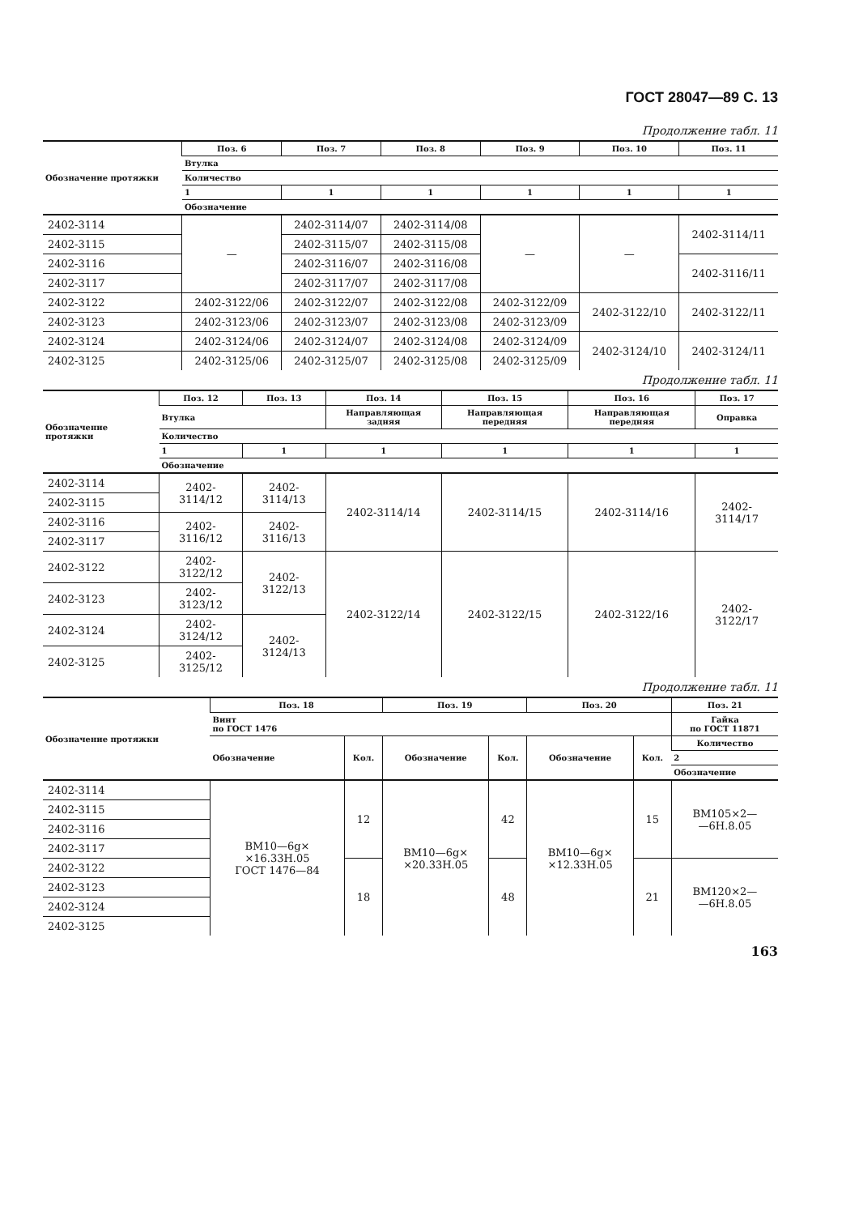ГОСТ 28047—89 С. 13
Продолжение табл. 11
| Обозначение протяжки | Поз. 6 | Поз. 7 | Поз. 8 | Поз. 9 | Поз. 10 | Поз. 11 |
| --- | --- | --- | --- | --- | --- | --- |
| | Втулка | | | | | |
| | Количество | | | | | |
| | 1 | 1 | 1 | 1 | 1 | 1 |
| | Обозначение | | | | | |
| 2402-3114 | — | 2402-3114/07 | 2402-3114/08 | — | — | 2402-3114/11 |
| 2402-3115 | | 2402-3115/07 | 2402-3115/08 | | | |
| 2402-3116 | | 2402-3116/07 | 2402-3116/08 | | | 2402-3116/11 |
| 2402-3117 | | 2402-3117/07 | 2402-3117/08 | | | |
| 2402-3122 | 2402-3122/06 | 2402-3122/07 | 2402-3122/08 | 2402-3122/09 | 2402-3122/10 | 2402-3122/11 |
| 2402-3123 | 2402-3123/06 | 2402-3123/07 | 2402-3123/08 | 2402-3123/09 | | |
| 2402-3124 | 2402-3124/06 | 2402-3124/07 | 2402-3124/08 | 2402-3124/09 | 2402-3124/10 | 2402-3124/11 |
| 2402-3125 | 2402-3125/06 | 2402-3125/07 | 2402-3125/08 | 2402-3125/09 | | |
Продолжение табл. 11
| Обозначение протяжки | Поз. 12 | Поз. 13 | Поз. 14 | Поз. 15 | Поз. 16 | Поз. 17 |
| --- | --- | --- | --- | --- | --- | --- |
| | Втулка | | Направляющая задняя | Направляющая передняя | Направляющая передняя | Оправка |
| | Количество | | | | | |
| | 1 | 1 | 1 | 1 | 1 | 1 |
| | Обозначение | | | | | |
| 2402-3114 | 2402-3114/12 | 2402-3114/13 | 2402-3114/14 | 2402-3114/15 | 2402-3114/16 | 2402-3114/17 |
| 2402-3115 | | | | | | |
| 2402-3116 | 2402-3116/12 | 2402-3116/13 | | | | |
| 2402-3117 | | | | | | |
| 2402-3122 | 2402-3122/12 | 2402-3122/13 | 2402-3122/14 | 2402-3122/15 | 2402-3122/16 | 2402-3122/17 |
| 2402-3123 | 2402-3123/12 | | | | | |
| 2402-3124 | 2402-3124/12 | 2402-3124/13 | | | | |
| 2402-3125 | 2402-3125/12 | | | | | |
Продолжение табл. 11
| Обозначение протяжки | Поз. 18 | | Поз. 19 | | Поз. 20 | | Поз. 21 |
| --- | --- | --- | --- | --- | --- | --- | --- |
| | Винт по ГОСТ 1476 | | | | | | Гайка по ГОСТ 11871 |
| | Обозначение | Кол. | Обозначение | Кол. | Обозначение | Кол. | Количество |
| | | | | | | | 2 |
| | | | | | | | Обозначение |
| 2402-3114 | ВМ10—6g× ×16.33Н.05 ГОСТ 1476—84 | 12 | ВМ10—6g× ×20.33Н.05 | 42 | ВМ10—6g× ×12.33Н.05 | 15 | ВМ105×2— —6Н.8.05 |
| 2402-3115 | | | | | | | |
| 2402-3116 | | | | | | | |
| 2402-3117 | | | | | | | |
| 2402-3122 | | 18 | | 48 | | 21 | ВМ120×2— —6Н.8.05 |
| 2402-3123 | | | | | | | |
| 2402-3124 | | | | | | | |
| 2402-3125 | | | | | | | |
163